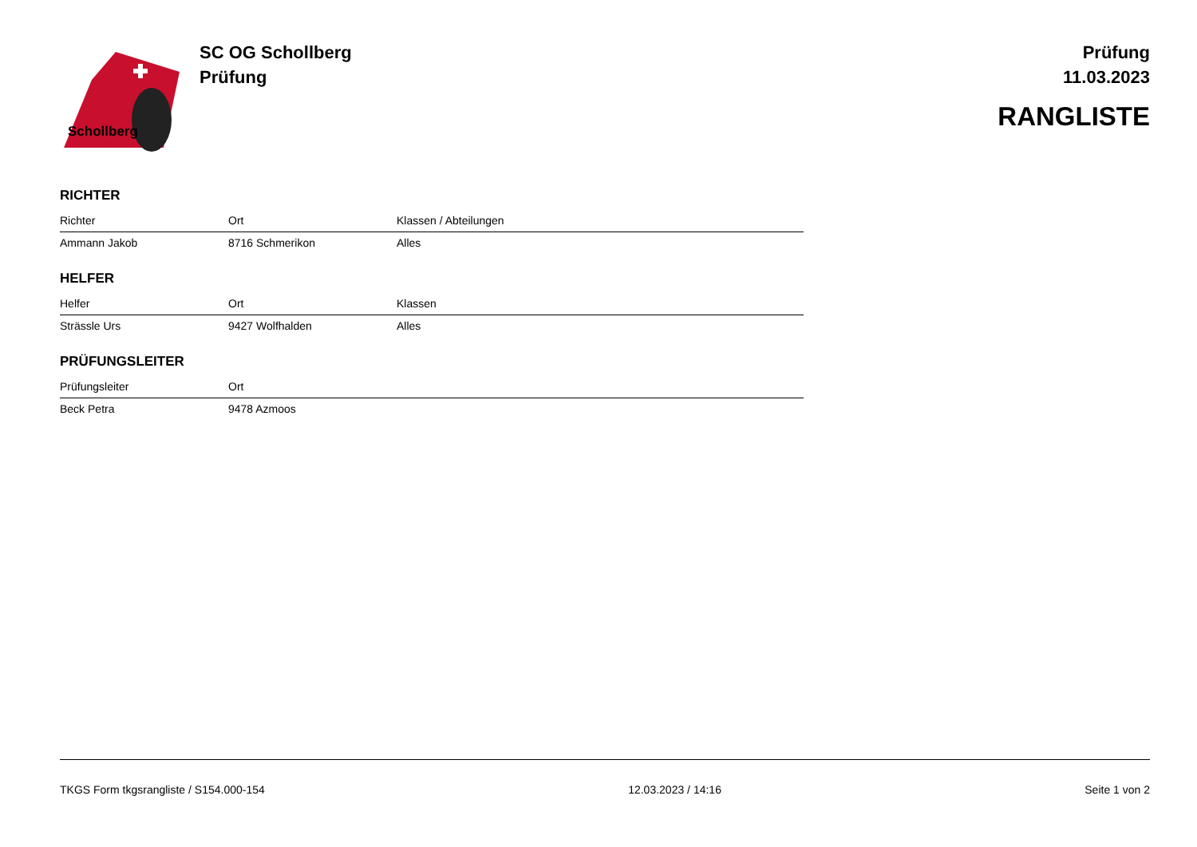Schollberg
SC OG Schollberg
Prüfung
Prüfung
11.03.2023
RANGLISTE
RICHTER
| Richter | Ort | Klassen / Abteilungen |
| --- | --- | --- |
| Ammann Jakob | 8716 Schmerikon | Alles |
HELFER
| Helfer | Ort | Klassen |
| --- | --- | --- |
| Strässle Urs | 9427 Wolfhalden | Alles |
PRÜFUNGSLEITER
| Prüfungsleiter | Ort | |
| --- | --- | --- |
| Beck Petra | 9478 Azmoos | |
TKGS Form tkgsrangliste / S154.000-154 12.03.2023 / 14:16 Seite 1 von 2